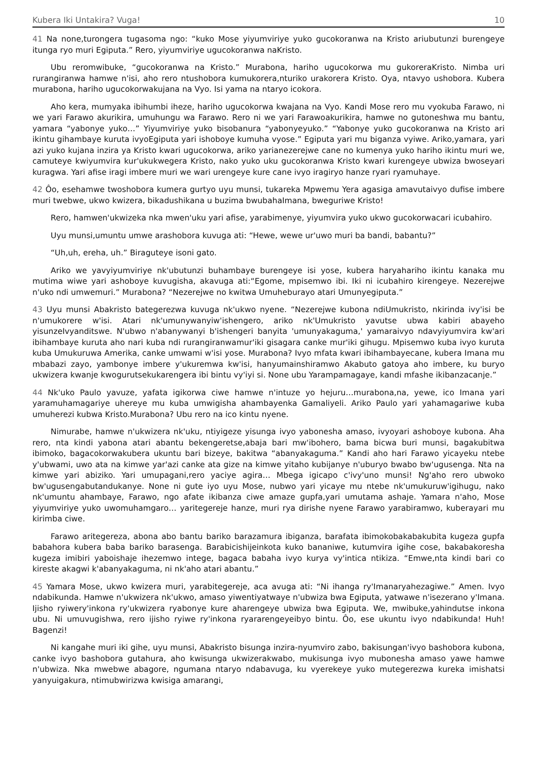Kubera Iki Untakira? Vuga! 10
41 Na none,turongera tugasoma ngo: “kuko Mose yiyumviriye yuko gucokoranwa na Kristo ariubutunzi burengeye itunga ryo muri Egiputa.” Rero, yiyumviriye ugucokoranwa naKristo.
Ubu reromwibuke, “gucokoranwa na Kristo.” Murabona, hariho ugucokorwa mu gukoreraKristo. Nimba uri rurangiranwa hamwe n'isi, aho rero ntushobora kumukorera,nturiko urakorera Kristo. Oya, ntavyo ushobora. Kubera murabona, hariho ugucokorwakujana na Vyo. Isi yama na ntaryo icokora.
Aho kera, mumyaka ibihumbi iheze, hariho ugucokorwa kwajana na Vyo. Kandi Mose rero mu vyokuba Farawo, ni we yari Farawo akurikira, umuhungu wa Farawo. Rero ni we yari Farawoakurikira, hamwe no gutoneshwa mu bantu, yamara “yabonye yuko…” Yiyumviriye yuko bisobanura “yabonyeyuko.” “Yabonye yuko gucokoranwa na Kristo ari ikintu gihambaye kuruta ivyoEgiputa yari ishoboye kumuha vyose.” Egiputa yari mu biganza vyiwe. Ariko,yamara, yari azi yuko kujana inzira ya Kristo kwari ugucokorwa, ariko yarianezerejwe cane no kumenya yuko hariho ikintu muri we, camuteye kwiyumvira kur'ukukwegera Kristo, nako yuko uku gucokoranwa Kristo kwari kurengeye ubwiza bwoseyari kuragwa. Yari afise iragi imbere muri we wari urengeye kure cane ivyo iragiryo hanze ryari ryamuhaye.
42 Ôo, esehamwe twoshobora kumera gurtyo uyu munsi, tukareka Mpwemu Yera agasiga amavutaivyo dufise imbere muri twebwe, ukwo kwizera, bikadushikana u buzima bwubahaImana, bweguriwe Kristo!
Rero, hamwen'ukwizeka nka mwen'uku yari afise, yarabimenye, yiyumvira yuko ukwo gucokorwacari icubahiro.
Uyu munsi,umuntu umwe arashobora kuvuga ati: “Hewe, wewe ur'uwo muri ba bandi, babantu?”
“Uh,uh, ereha, uh.” Biraguteye isoni gato.
Ariko we yavyiyumviriye nk'ubutunzi buhambaye burengeye isi yose, kubera haryahariho ikintu kanaka mu mutima wiwe yari ashoboye kuvugisha, akavuga ati:“Egome, mpisemwo ibi. Iki ni icubahiro kirengeye. Nezerejwe n'uko ndi umwemuri.” Murabona? “Nezerejwe no kwitwa Umuheburayo atari Umunyegiputa.”
43 Uyu munsi Abakristo bategerezwa kuvuga nk'ukwo nyene. “Nezerejwe kubona ndiUmukristo, nkirinda ivy'isi be n'umukorere w'isi. Atari nk'umunywanyiw'ishengero, ariko nk'Umukristo yavutse ubwa kabiri abayeho yisunzeIvyanditswe. N'ubwo n'abanywanyi b'ishengeri banyita 'umunyakaguma,' yamaraivyo ndavyiyumvira kw'ari ibihambaye kuruta aho nari kuba ndi rurangiranwamur'iki gisagara canke mur'iki gihugu. Mpisemwo kuba ivyo kuruta kuba Umukuruwa Amerika, canke umwami w'isi yose. Murabona? Ivyo mfata kwari ibihambayecane, kubera Imana mu mbabazi zayo, yambonye imbere y'ukuremwa kw'isi, hanyumainshiramwo Akabuto gatoya aho imbere, ku buryo ukwizera kwanje kwogurutsekukarengera ibi bintu vy'iyi si. None ubu Yarampamagaye, kandi mfashe ikibanzacanje.”
44 Nk'uko Paulo yavuze, yafata igikorwa ciwe hamwe n'intuze yo hejuru…murabona,na, yewe, ico Imana yari yaramuhamagariye uhereye mu kuba umwigisha ahambayenka Gamaliyeli. Ariko Paulo yari yahamagariwe kuba umuherezi kubwa Kristo.Murabona? Ubu rero na ico kintu nyene.
Nimurabe, hamwe n'ukwizera nk'uku, ntiyigeze yisunga ivyo yabonesha amaso, ivyoyari ashoboye kubona. Aha rero, nta kindi yabona atari abantu bekengeretse,abaja bari mw'ibohero, bama bicwa buri munsi, bagakubitwa ibimoko, bagacokorwakubera ukuntu bari bizeye, bakitwa “abanyakaguma.” Kandi aho hari Farawo yicayeku ntebe y'ubwami, uwo ata na kimwe yar'azi canke ata gize na kimwe yitaho kubijanye n'uburyo bwabo bw'ugusenga. Nta na kimwe yari abiziko. Yari umupagani,rero yaciye agira… Mbega igicapo c'ivy'uno munsi! Ng'aho rero ubwoko bw'ugusengabutandukanye. None ni gute iyo uyu Mose, nubwo yari yicaye mu ntebe nk'umukuruw'igihugu, nako nk'umuntu ahambaye, Farawo, ngo afate ikibanza ciwe amaze gupfa,yari umutama ashaje. Yamara n'aho, Mose yiyumviriye yuko uwomuhamgaro… yaritegereje hanze, muri rya dirishe nyene Farawo yarabiramwo, kuberayari mu kirimba ciwe.
Farawo aritegereza, abona abo bantu bariko barazamura ibiganza, barafata ibimokobakabakubita kugeza gupfa babahora kubera baba bariko barasenga. Barabicishijeinkota kuko bananiwe, kutumvira igihe cose, bakabakoresha kugeza imibiri yaboishaje ihezemwo intege, bagaca babaha ivyo kurya vy'intica ntikiza. “Emwe,nta kindi bari co kireste akagwi k'abanyakaguma, ni nk'aho atari abantu.”
45 Yamara Mose, ukwo kwizera muri, yarabitegereje, aca avuga ati: “Ni ihanga ry'Imanaryahezagiwe.” Amen. Ivyo ndabikunda. Hamwe n'ukwizera nk'ukwo, amaso yiwentiyatwaye n'ubwiza bwa Egiputa, yatwawe n'isezerano y'Imana. Ijisho ryiwery'inkona ry'ukwizera ryabonye kure aharengeye ubwiza bwa Egiputa. We, mwibuke,yahindutse inkona ubu. Ni umuvugishwa, rero ijisho ryiwe ry'inkona ryararengeyeibyo bintu. Ôo, ese ukuntu ivyo ndabikunda! Huh! Bagenzi!
Ni kangahe muri iki gihe, uyu munsi, Abakristo bisunga inzira-nyumviro zabo, bakisungan'ivyo bashobora kubona, canke ivyo bashobora gutahura, aho kwisunga ukwizerakwabo, mukisunga ivyo mubonesha amaso yawe hamwe n'ubwiza. Nka mwebwe abagore, ngumana ntaryo ndabavuga, ku vyerekeye yuko mutegerezwa kureka imishatsi yanyuigakura, ntimubwirizwa kwisiga amarangi,